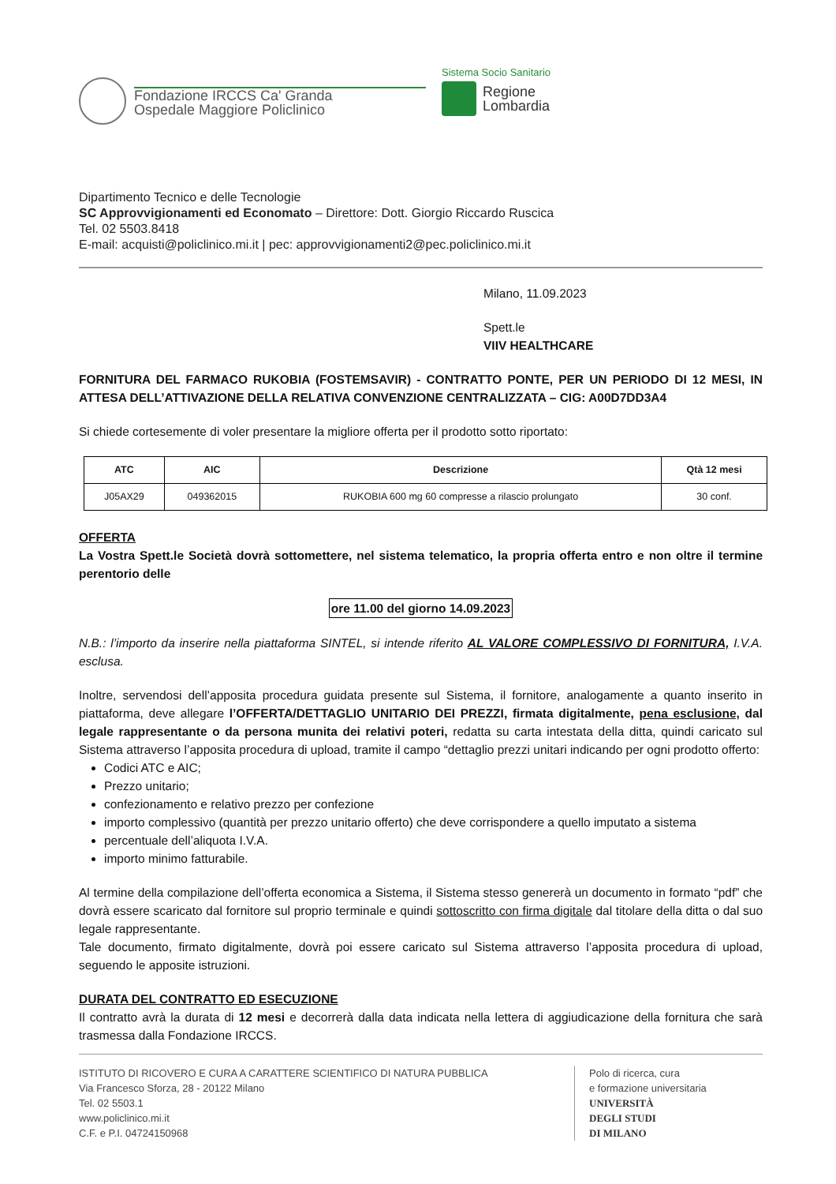Fondazione IRCCS Ca' Granda
Ospedale Maggiore Policlinico
Sistema Socio Sanitario
Regione
Lombardia
Dipartimento Tecnico e delle Tecnologie
SC Approvvigionamenti ed Economato – Direttore: Dott. Giorgio Riccardo Ruscica
Tel. 02 5503.8418
E-mail: acquisti@policlinico.mi.it | pec: approvvigionamenti2@pec.policlinico.mi.it
Milano, 11.09.2023
Spett.le
VIIV HEALTHCARE
FORNITURA DEL FARMACO RUKOBIA (FOSTEMSAVIR) - CONTRATTO PONTE, PER UN PERIODO DI 12 MESI, IN ATTESA DELL’ATTIVAZIONE DELLA RELATIVA CONVENZIONE CENTRALIZZATA – CIG: A00D7DD3A4
Si chiede cortesemente di voler presentare la migliore offerta per il prodotto sotto riportato:
| ATC | AIC | Descrizione | Qtà 12 mesi |
| --- | --- | --- | --- |
| J05AX29 | 049362015 | RUKOBIA 600 mg 60 compresse a rilascio prolungato | 30 conf. |
OFFERTA
La Vostra Spett.le Società dovrà sottomettere, nel sistema telematico, la propria offerta entro e non oltre il termine perentorio delle
ore 11.00 del giorno 14.09.2023
N.B.: l’importo da inserire nella piattaforma SINTEL, si intende riferito AL VALORE COMPLESSIVO DI FORNITURA, I.V.A. esclusa.
Inoltre, servendosi dell’apposita procedura guidata presente sul Sistema, il fornitore, analogamente a quanto inserito in piattaforma, deve allegare l’OFFERTA/DETTAGLIO UNITARIO DEI PREZZI, firmata digitalmente, pena esclusione, dal legale rappresentante o da persona munita dei relativi poteri, redatta su carta intestata della ditta, quindi caricato sul Sistema attraverso l’apposita procedura di upload, tramite il campo “dettaglio prezzi unitari indicando per ogni prodotto offerto:
Codici ATC e AIC;
Prezzo unitario;
confezionamento e relativo prezzo per confezione
importo complessivo (quantità per prezzo unitario offerto) che deve corrispondere a quello imputato a sistema
percentuale dell’aliquota I.V.A.
importo minimo fatturabile.
Al termine della compilazione dell’offerta economica a Sistema, il Sistema stesso genererà un documento in formato “pdf” che dovrà essere scaricato dal fornitore sul proprio terminale e quindi sottoscritto con firma digitale dal titolare della ditta o dal suo legale rappresentante.
Tale documento, firmato digitalmente, dovrà poi essere caricato sul Sistema attraverso l’apposita procedura di upload, seguendo le apposite istruzioni.
DURATA DEL CONTRATTO ED ESECUZIONE
Il contratto avrà la durata di 12 mesi e decorrerà dalla data indicata nella lettera di aggiudicazione della fornitura che sarà trasmessa dalla Fondazione IRCCS.
ISTITUTO DI RICOVERO E CURA A CARATTERE SCIENTIFICO DI NATURA PUBBLICA
Via Francesco Sforza, 28 - 20122 Milano
Tel. 02 5503.1
www.policlinico.mi.it
C.F. e P.I. 04724150968
Polo di ricerca, cura
e formazione universitaria
UNIVERSITÀ
DEGLI STUDI
DI MILANO